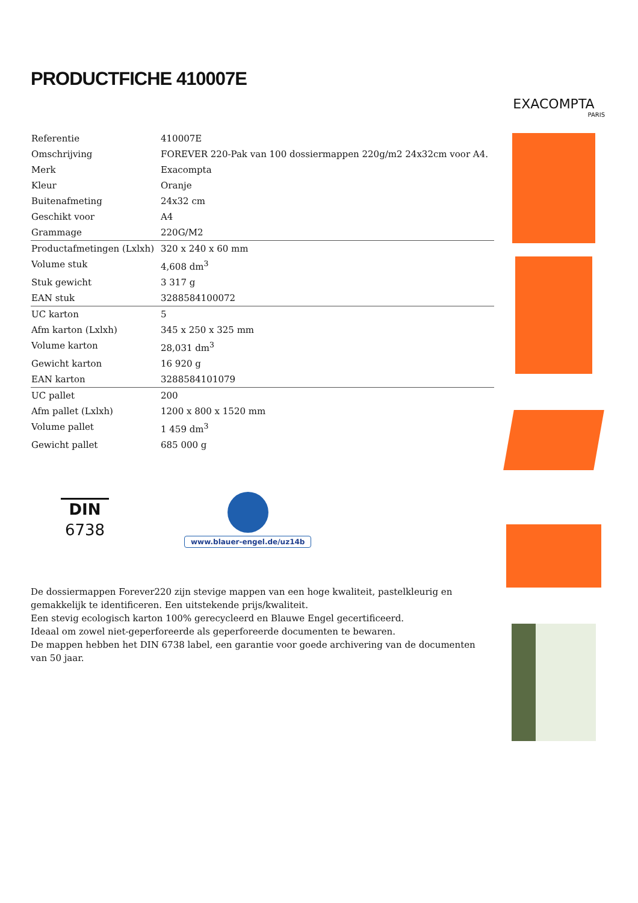PRODUCTFICHE 410007E
| Referentie | 410007E |
| Omschrijving | FOREVER 220-Pak van 100 dossiermappen 220g/m2 24x32cm voor A4. |
| Merk | Exacompta |
| Kleur | Oranje |
| Buitenafmeting | 24x32 cm |
| Geschikt voor | A4 |
| Grammage | 220G/M2 |
| Productafmetingen (Lxlxh) | 320 x 240 x 60 mm |
| Volume stuk | 4,608 dm<sup>3</sup> |
| Stuk gewicht | 3 317 g |
| EAN stuk | 3288584100072 |
| UC karton | 5 |
| Afm karton (Lxlxh) | 345 x 250 x 325 mm |
| Volume karton | 28,031 dm<sup>3</sup> |
| Gewicht karton | 16 920 g |
| EAN karton | 3288584101079 |
| UC pallet | 200 |
| Afm pallet (Lxlxh) | 1200 x 800 x 1520 mm |
| Volume pallet | 1 459 dm<sup>3</sup> |
| Gewicht pallet | 685 000 g |
DIN
6738
www.blauer-engel.de/uz14b
De dossiermappen Forever220 zijn stevige mappen van een hoge kwaliteit, pastelkleurig en gemakkelijk te identificeren. Een uitstekende prijs/kwaliteit.
Een stevig ecologisch karton 100% gerecycleerd en Blauwe Engel gecertificeerd.
Ideaal om zowel niet-geperforeerde als geperforeerde documenten te bewaren.
De mappen hebben het DIN 6738 label, een garantie voor goede archivering van de documenten van 50 jaar.
EXACOMPTA
PARIS